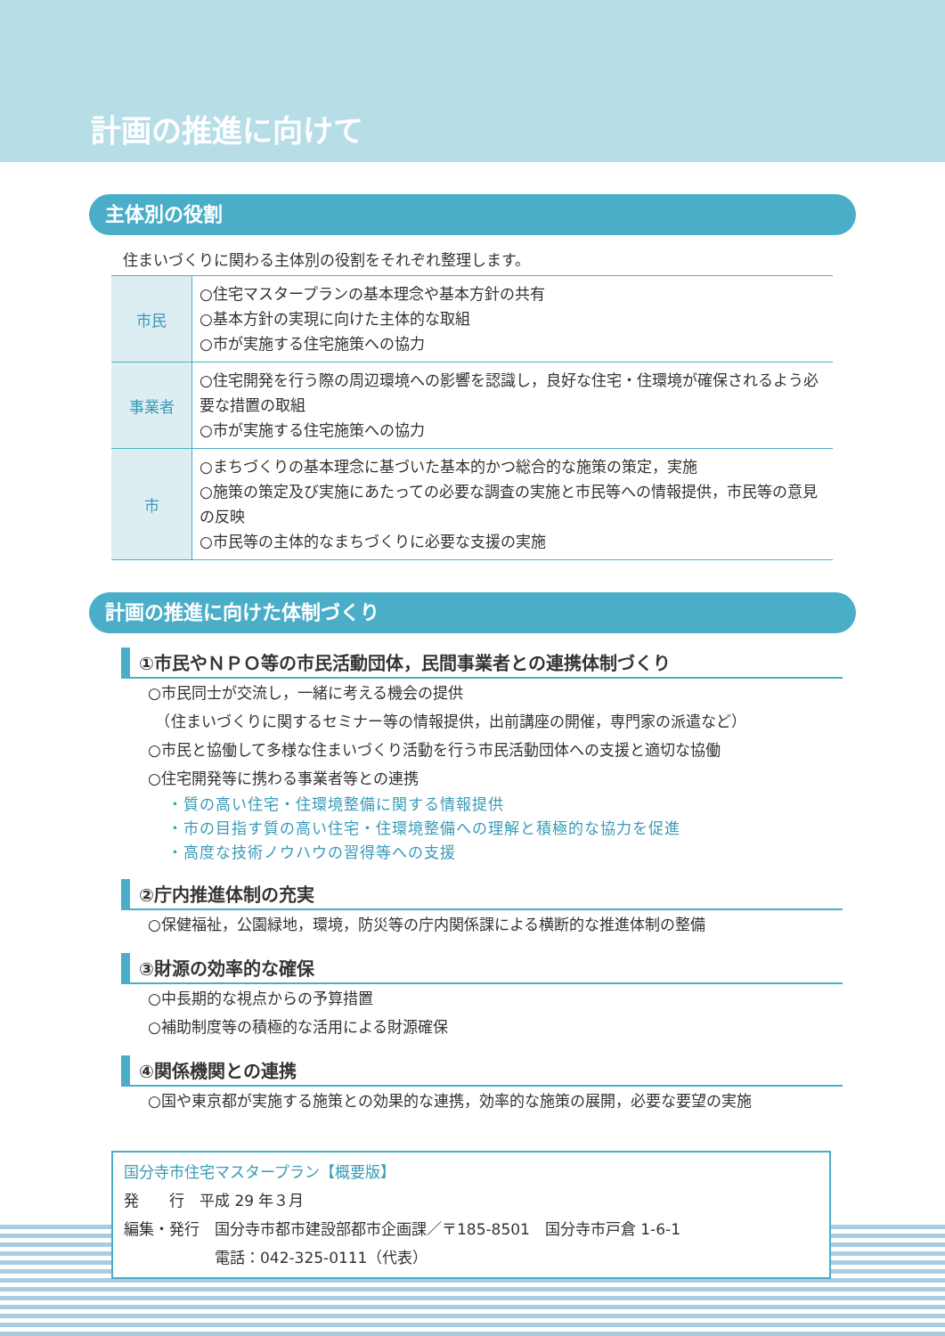計画の推進に向けて
主体別の役割
住まいづくりに関わる主体別の役割をそれぞれ整理します。
| 市民 | ○住宅マスタープランの基本理念や基本方針の共有 ○基本方針の実現に向けた主体的な取組 ○市が実施する住宅施策への協力 |
| 事業者 | ○住宅開発を行う際の周辺環境への影響を認識し，良好な住宅・住環境が確保されるよう必要な措置の取組 ○市が実施する住宅施策への協力 |
| 市 | ○まちづくりの基本理念に基づいた基本的かつ総合的な施策の策定，実施 ○施策の策定及び実施にあたっての必要な調査の実施と市民等への情報提供，市民等の意見の反映 ○市民等の主体的なまちづくりに必要な支援の実施 |
計画の推進に向けた体制づくり
①市民やＮＰＯ等の市民活動団体，民間事業者との連携体制づくり
○市民同士が交流し，一緒に考える機会の提供
　（住まいづくりに関するセミナー等の情報提供，出前講座の開催，専門家の派遣など）
○市民と協働して多様な住まいづくり活動を行う市民活動団体への支援と適切な協働
○住宅開発等に携わる事業者等との連携
・質の高い住宅・住環境整備に関する情報提供
・市の目指す質の高い住宅・住環境整備への理解と積極的な協力を促進
・高度な技術ノウハウの習得等への支援
②庁内推進体制の充実
○保健福祉，公園緑地，環境，防災等の庁内関係課による横断的な推進体制の整備
③財源の効率的な確保
○中長期的な視点からの予算措置
○補助制度等の積極的な活用による財源確保
④関係機関との連携
○国や東京都が実施する施策との効果的な連携，効率的な施策の展開，必要な要望の実施
国分寺市住宅マスタープラン【概要版】
発　　行　平成 29 年３月
編集・発行　国分寺市都市建設部都市企画課／〒185-8501　国分寺市戸倉 1-6-1
　　　　　　電話：042-325-0111（代表）